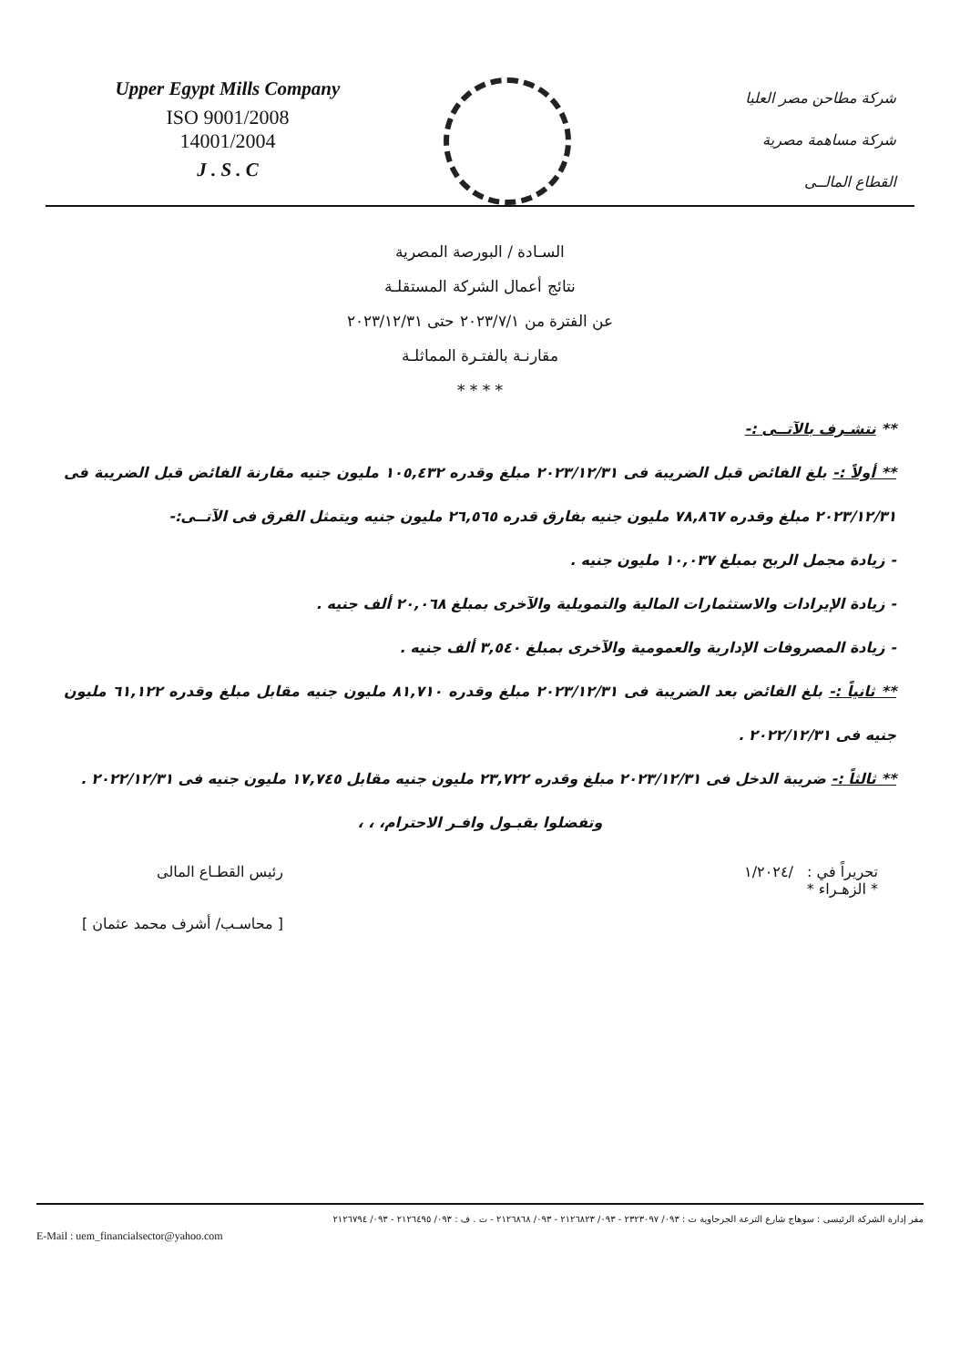Upper Egypt Mills Company
ISO 9001/2008
14001/2004
J . S . C
شركة مطاحن مصر العليا
شركة مساهمة مصرية
القطاع المالــى
السـادة / البورصة المصرية
نتائج أعمال الشركة المستقلـة
عن الفترة من ٢٠٢٣/٧/١ حتى ٢٠٢٣/١٢/٣١
مقارنـة بالفتـرة المماثلـة
* * * *
** نتشـرف بالآتــى :-
** أولاً :- بلغ الفائض قبل الضريبة فى ٢٠٢٣/١٢/٣١ مبلغ وقدره ١٠٥,٤٣٢ مليون جنيه مقارنة الفائض قبل الضريبة فى ٢٠٢٣/١٢/٣١ مبلغ وقدره ٧٨,٨٦٧ مليون جنيه بفارق قدره ٢٦,٥٦٥ مليون جنيه ويتمثل الفرق فى الآتــى:-
- زيادة مجمل الربح بمبلغ ١٠,٠٣٧ مليون جنيه .
- زيادة الإيرادات والاستثمارات المالية والتمويلية والآخرى بمبلغ ٢٠,٠٦٨ ألف جنيه .
- زيادة المصروفات الإدارية والعمومية والآخرى بمبلغ ٣,٥٤٠ ألف جنيه .
** ثانياً :- بلغ الفائض بعد الضريبة فى ٢٠٢٣/١٢/٣١ مبلغ وقدره ٨١,٧١٠ مليون جنيه مقابل مبلغ وقدره ٦١,١٢٢ مليون جنيه فى ٢٠٢٢/١٢/٣١ .
** ثالثاً :- ضريبة الدخل فى ٢٠٢٣/١٢/٣١ مبلغ وقدره ٢٣,٧٢٢ مليون جنيه مقابل ١٧,٧٤٥ مليون جنيه فى ٢٠٢٢/١٢/٣١ .
وتفضلوا بقبـول وافـر الاحترام، ، ،
تحريراً في : /١/٢٠٢٤
* الزهـراء *
رئيس القطـاع المالى
[ محاسـب/ أشرف محمد عثمان ]
مقر إدارة الشركة الرئيسى : سوهاج شارع الترعة الجرجاوية ت : ٠٩٣/ ٢٣٢٣٠٩٧ - ٠٩٣/ ٢١٢٦٨٢٣ - ٠٩٣/ ٢١٢٦٨٦٨ - ت . ف : ٠٩٣/ ٢١٢٦٤٩٥ - ٠٩٣/ ٢١٢٦٧٩٤
E-Mail : uem_financialsector@yahoo.com